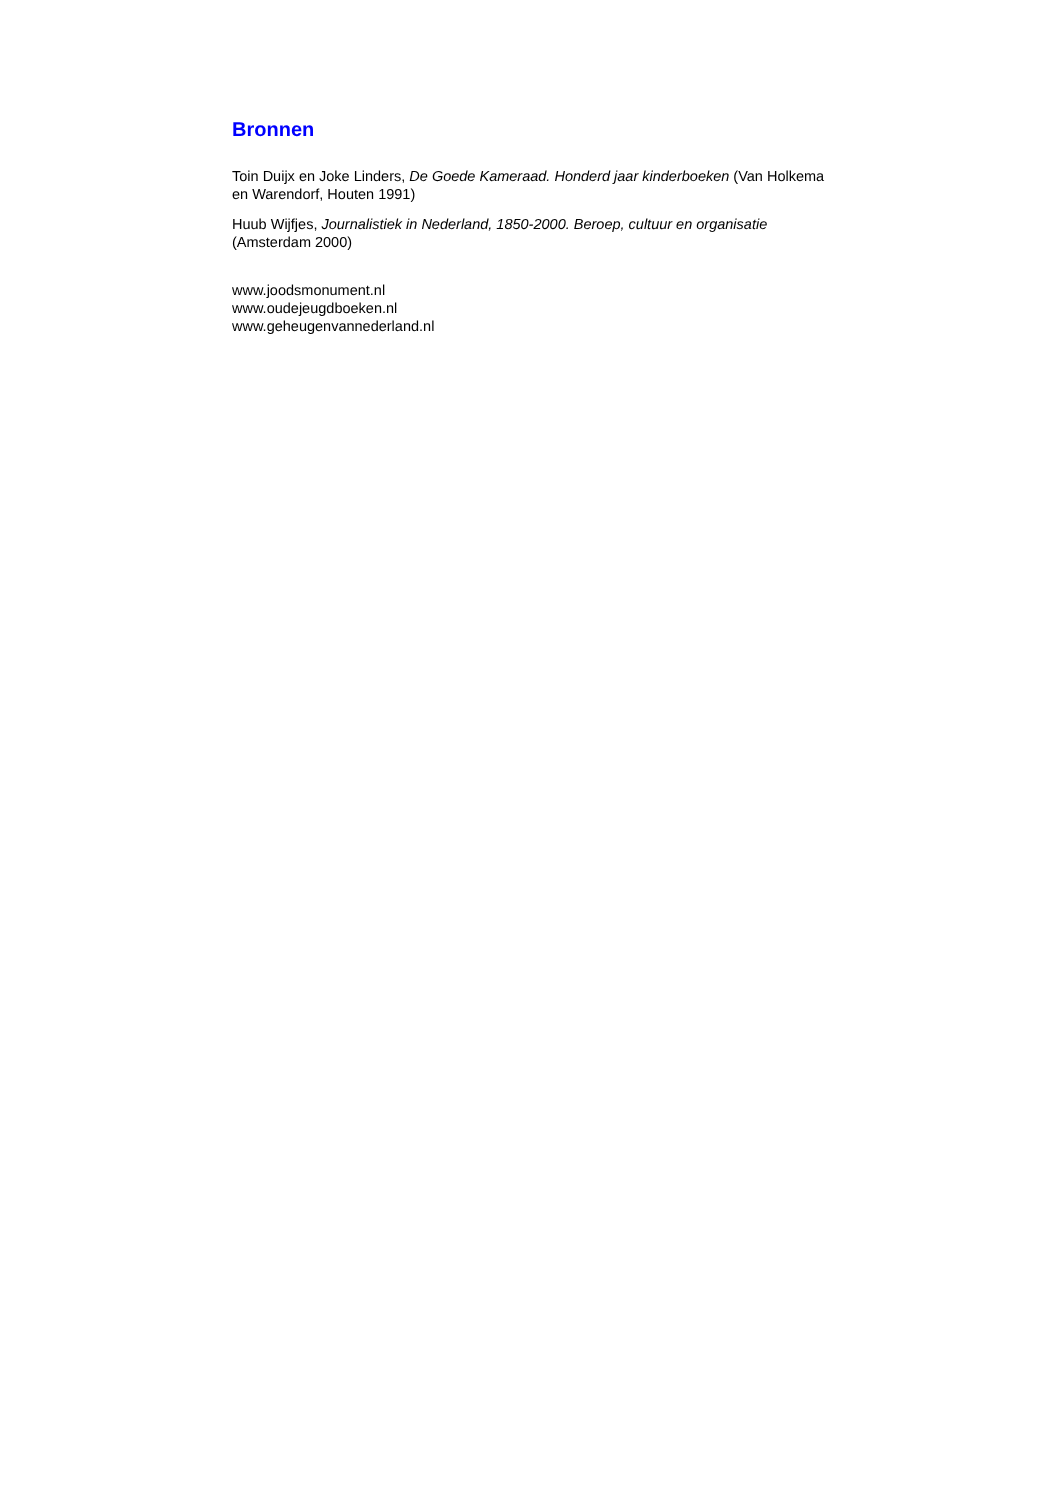Bronnen
Toin Duijx en Joke Linders, De Goede Kameraad. Honderd jaar kinderboeken (Van Holkema en Warendorf, Houten 1991)
Huub Wijfjes, Journalistiek in Nederland, 1850-2000. Beroep, cultuur en organisatie (Amsterdam 2000)
www.joodsmonument.nl
www.oudejeugdboeken.nl
www.geheugenvannederland.nl